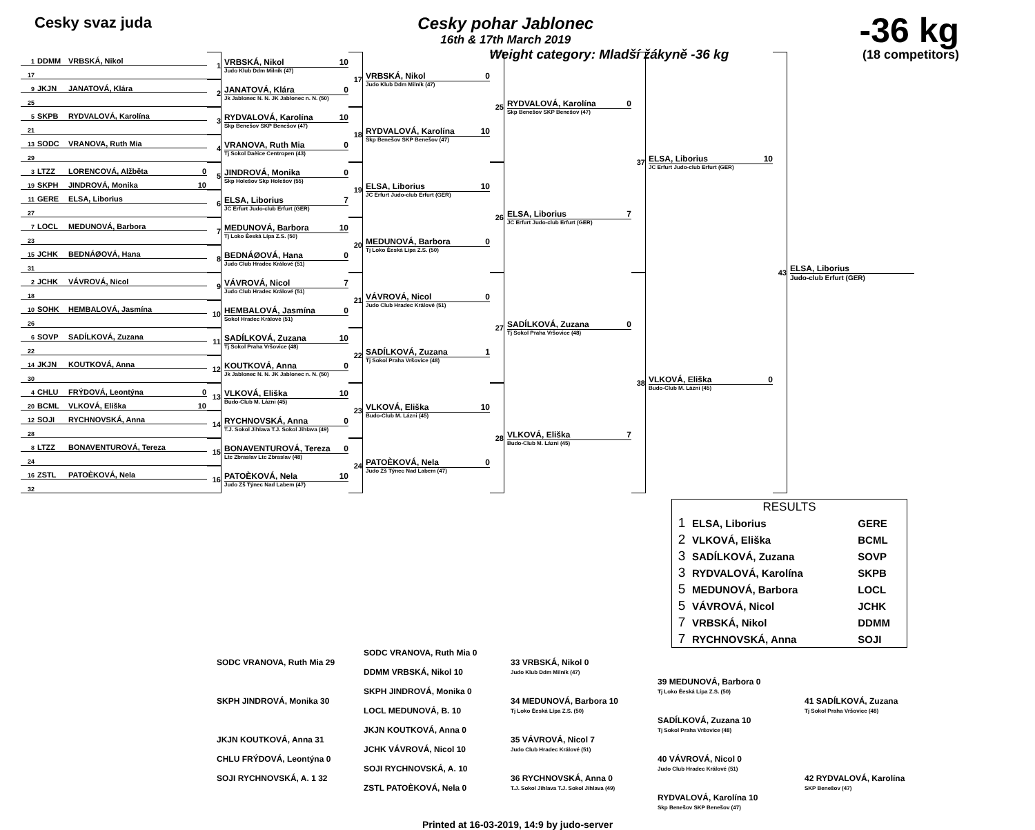Cesky svaz juda Cesky pohar Jablonec
16th & 17th March 2019
Weight category: Mladší žákyně -36 kg
-36 kg
(18 competitors)
1 DDMM VRBSKÁ, Nikol
17
9 JKJN JANATOVÁ, Klára
25
5 SKPB RYDVALOVÁ, Karolína
21
13 SODC VRANOVA, Ruth Mia
29
3 LTZZ LORENCOVÁ, Alžběta 0
19 SKPH JINDROVÁ, Monika 10
11 GERE ELSA, Liborius
27
7 LOCL MEDUNOVÁ, Barbora
23
15 JCHK BEDNÁØOVÁ, Hana
31
2 JCHK VÁVROVÁ, Nicol
18
10 SOHK HEMBALOVÁ, Jasmína
26
6 SOVP SADÍLKOVÁ, Zuzana
22
14 JKJN KOUTKOVÁ, Anna
30
4 CHLU FRÝDOVÁ, Leontýna 0
20 BCML VLKOVÁ, Eliška 10
12 SOJI RYCHNOVSKÁ, Anna
28
8 LTZZ BONAVENTUROVÁ, Tereza
24
16 ZSTL PATOÈKOVÁ, Nela
32
1
VRBSKÁ, Nikol 10
Judo Klub Ddm Milník (47)
2
JANATOVÁ, Klára 0
Jk Jablonec N. N. JK Jablonec n. N. (50)
3
RYDVALOVÁ, Karolína 10
Skp Benešov SKP Benešov (47)
4
VRANOVA, Ruth Mia 0
Tj Sokol Daèice Centropen (43)
5
JINDROVÁ, Monika 0
Skp Holešov Skp Holešov (55)
6
ELSA, Liborius 7
JC Erfurt Judo-club Erfurt (GER)
7
MEDUNOVÁ, Barbora 10
Tj Loko Èeská Lípa Z.S. (50)
8
BEDNÁØOVÁ, Hana 0
Judo Club Hradec Králové (51)
9
VÁVROVÁ, Nicol 7
Judo Club Hradec Králové (51)
10
HEMBALOVÁ, Jasmína 0
Sokol Hradec Králové (51)
11
SADÍLKOVÁ, Zuzana 10
Tj Sokol Praha Vršovice (48)
12
KOUTKOVÁ, Anna 0
Jk Jablonec N. N. JK Jablonec n. N. (50)
13
VLKOVÁ, Eliška 10
Budo-Club M. Lázni (45)
14
RYCHNOVSKÁ, Anna 0
T.J. Sokol Jihlava T.J. Sokol Jihlava (49)
15
BONAVENTUROVÁ, Tereza 0
Ltc Zbraslav Ltc Zbraslav (48)
16
PATOÈKOVÁ, Nela 10
Judo Zš Týnec Nad Labem (47)
17
VRBSKÁ, Nikol 0
Judo Klub Ddm Milník (47)
18
RYDVALOVÁ, Karolína 10
Skp Benešov SKP Benešov (47)
19
ELSA, Liborius 10
JC Erfurt Judo-club Erfurt (GER)
20
MEDUNOVÁ, Barbora 0
Tj Loko Èeská Lípa Z.S. (50)
21
VÁVROVÁ, Nicol 0
Judo Club Hradec Králové (51)
22
SADÍLKOVÁ, Zuzana 1
Tj Sokol Praha Vršovice (48)
23
VLKOVÁ, Eliška 10
Budo-Club M. Lázni (45)
24
PATOÈKOVÁ, Nela 0
Judo Zš Týnec Nad Labem (47)
25
RYDVALOVÁ, Karolína 0
Skp Benešov SKP Benešov (47)
26
ELSA, Liborius 7
JC Erfurt Judo-club Erfurt (GER)
27
SADÍLKOVÁ, Zuzana 0
Tj Sokol Praha Vršovice (48)
28
VLKOVÁ, Eliška 7
Budo-Club M. Lázni (45)
37
ELSA, Liborius 10
JC Erfurt Judo-club Erfurt (GER)
38
VLKOVÁ, Eliška 0
Budo-Club M. Lázni (45)
43
ELSA, Liborius
Judo-club Erfurt (GER)
| RESULTS | | |
| --- | --- | --- |
| 1 | ELSA, Liborius | GERE |
| 2 | VLKOVÁ, Eliška | BCML |
| 3 | SADÍLKOVÁ, Zuzana | SOVP |
| 3 | RYDVALOVÁ, Karolína | SKPB |
| 5 | MEDUNOVÁ, Barbora | LOCL |
| 5 | VÁVROVÁ, Nicol | JCHK |
| 7 | VRBSKÁ, Nikol | DDMM |
| 7 | RYCHNOVSKÁ, Anna | SOJI |
| | SODC VRANOVA, Ruth Mia 0 | | | |
| SODC VRANOVA, Ruth Mia 29 | | 33 VRBSKÁ, Nikol 0 | | |
| | DDMM VRBSKÁ, Nikol 10 | Judo Klub Ddm Milník (47) | | |
| | | | 39 MEDUNOVÁ, Barbora 0 | |
| | SKPH JINDROVÁ, Monika 0 | | Tj Loko Èeská Lípa Z.S. (50) | |
| SKPH JINDROVÁ, Monika 30 | | 34 MEDUNOVÁ, Barbora 10 | | 41 SADÍLKOVÁ, Zuzana |
| | LOCL MEDUNOVÁ, B. 10 | Tj Loko Èeská Lípa Z.S. (50) | | Tj Sokol Praha Vršovice (48) |
| | | | SADÍLKOVÁ, Zuzana 10 | |
| | JKJN KOUTKOVÁ, Anna 0 | | Tj Sokol Praha Vršovice (48) | |
| JKJN KOUTKOVÁ, Anna 31 | | 35 VÁVROVÁ, Nicol 7 | | |
| | JCHK VÁVROVÁ, Nicol 10 | Judo Club Hradec Králové (51) | | |
| CHLU FRÝDOVÁ, Leontýna 0 | | | 40 VÁVROVÁ, Nicol 0 | |
| | SOJI RYCHNOVSKÁ, A. 10 | | Judo Club Hradec Králové (51) | |
| SOJI RYCHNOVSKÁ, A. 1 32 | | 36 RYCHNOVSKÁ, Anna 0 | | 42 RYDVALOVÁ, Karolína |
| | ZSTL PATOÈKOVÁ, Nela 0 | T.J. Sokol Jihlava T.J. Sokol Jihlava (49) | | SKP Benešov (47) |
| | | | RYDVALOVÁ, Karolína 10 | |
| | | | Skp Benešov SKP Benešov (47) | |
Printed at 16-03-2019, 14:9 by judo-server